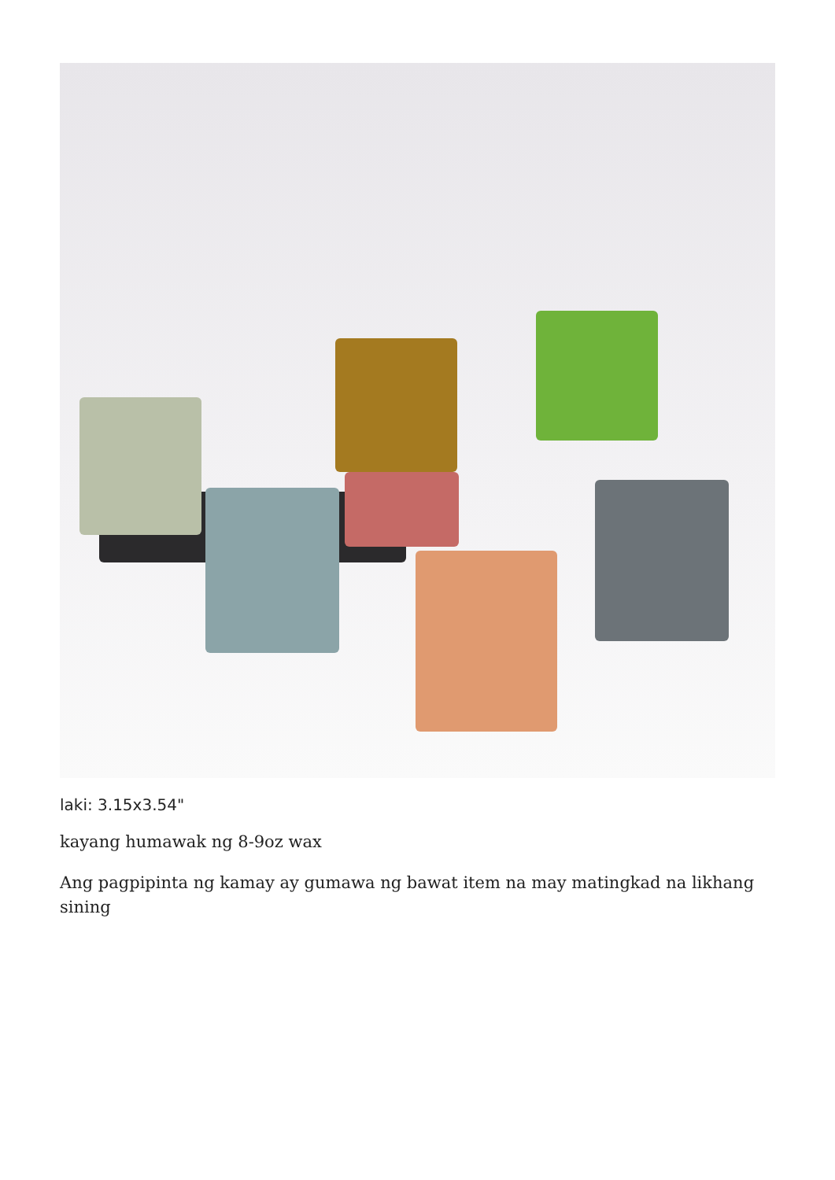laki: 3.15x3.54"
kayang humawak ng 8-9oz wax
Ang pagpipinta ng kamay ay gumawa ng bawat item na may matingkad na likhang sining